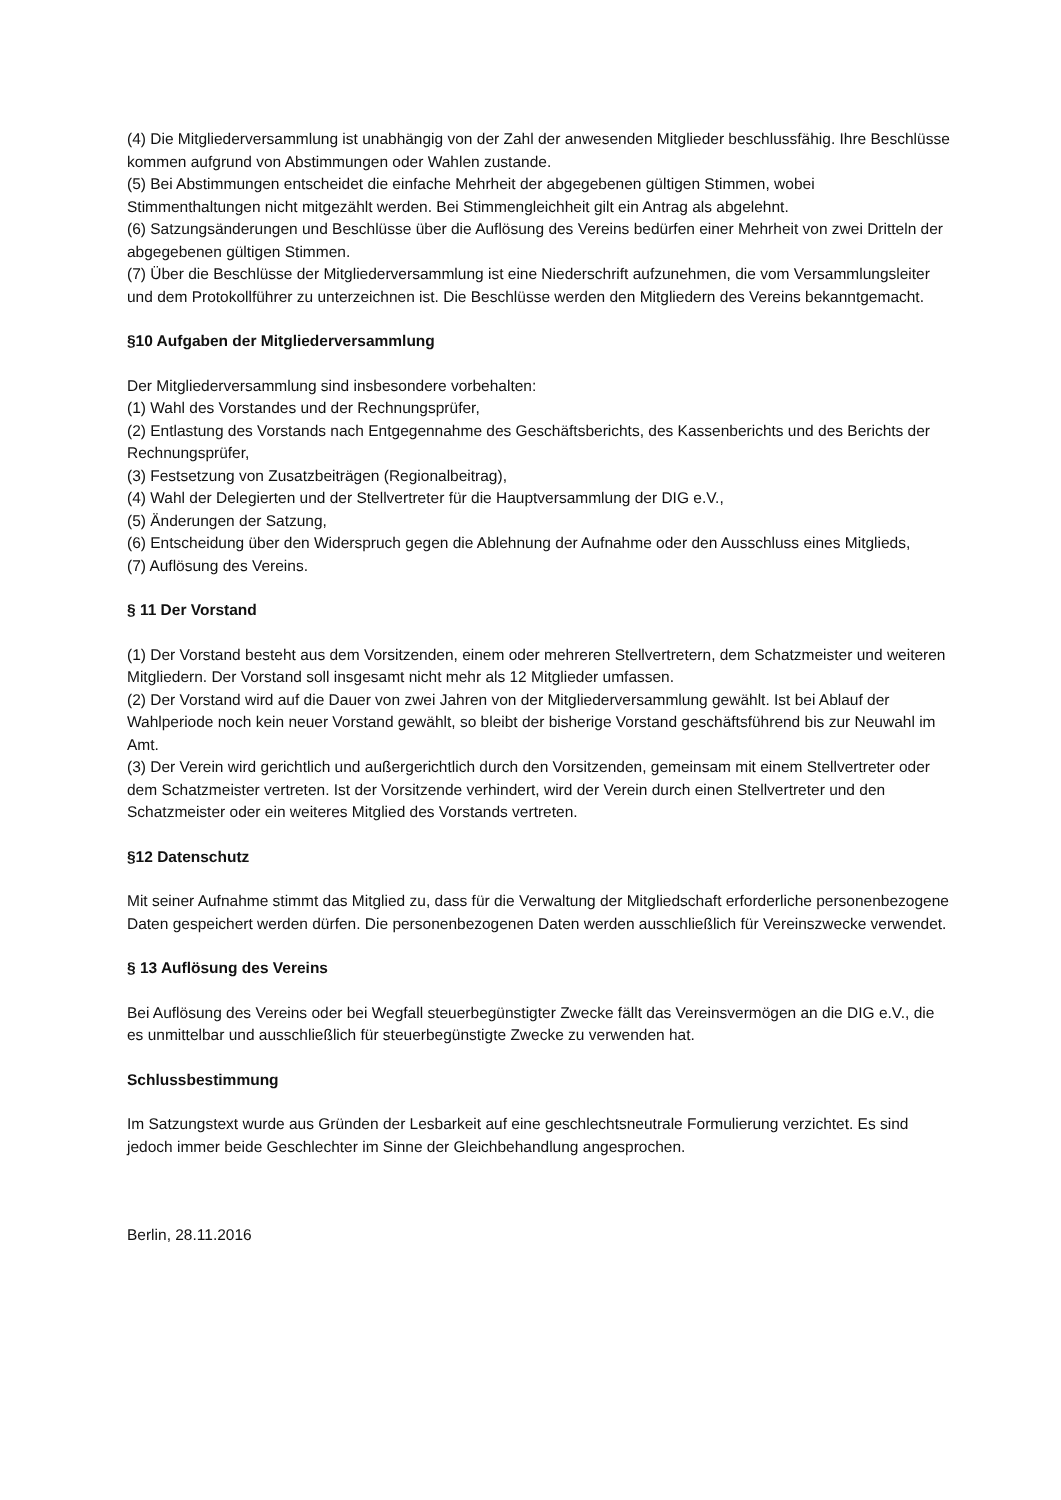(4) Die Mitgliederversammlung ist unabhängig von der Zahl der anwesenden Mitglieder beschlussfähig. Ihre Beschlüsse kommen aufgrund von Abstimmungen oder Wahlen zustande.
(5) Bei Abstimmungen entscheidet die einfache Mehrheit der abgegebenen gültigen Stimmen, wobei Stimmenthaltungen nicht mitgezählt werden. Bei Stimmengleichheit gilt ein Antrag als abgelehnt.
(6) Satzungsänderungen und Beschlüsse über die Auflösung des Vereins bedürfen einer Mehrheit von zwei Dritteln der abgegebenen gültigen Stimmen.
(7) Über die Beschlüsse der Mitgliederversammlung ist eine Niederschrift aufzunehmen, die vom Versammlungsleiter und dem Protokollführer zu unterzeichnen ist. Die Beschlüsse werden den Mitgliedern des Vereins bekanntgemacht.
§10 Aufgaben der Mitgliederversammlung
Der Mitgliederversammlung sind insbesondere vorbehalten:
(1) Wahl des Vorstandes und der Rechnungsprüfer,
(2) Entlastung des Vorstands nach Entgegennahme des Geschäftsberichts, des Kassenberichts und des Berichts der Rechnungsprüfer,
(3) Festsetzung von Zusatzbeiträgen (Regionalbeitrag),
(4) Wahl der Delegierten und der Stellvertreter für die Hauptversammlung der DIG e.V.,
(5) Änderungen der Satzung,
(6) Entscheidung über den Widerspruch gegen die Ablehnung der Aufnahme oder den Ausschluss eines Mitglieds,
(7) Auflösung des Vereins.
§ 11 Der Vorstand
(1) Der Vorstand besteht aus dem Vorsitzenden, einem oder mehreren Stellvertretern, dem Schatzmeister und weiteren Mitgliedern. Der Vorstand soll insgesamt nicht mehr als 12 Mitglieder umfassen.
(2) Der Vorstand wird auf die Dauer von zwei Jahren von der Mitgliederversammlung gewählt. Ist bei Ablauf der Wahlperiode noch kein neuer Vorstand gewählt, so bleibt der bisherige Vorstand geschäftsführend bis zur Neuwahl im Amt.
(3) Der Verein wird gerichtlich und außergerichtlich durch den Vorsitzenden, gemeinsam mit einem Stellvertreter oder dem Schatzmeister vertreten. Ist der Vorsitzende verhindert, wird der Verein durch einen Stellvertreter und den Schatzmeister oder ein weiteres Mitglied des Vorstands vertreten.
§12 Datenschutz
Mit seiner Aufnahme stimmt das Mitglied zu, dass für die Verwaltung der Mitgliedschaft erforderliche personenbezogene Daten gespeichert werden dürfen. Die personenbezogenen Daten werden ausschließlich für Vereinszwecke verwendet.
§ 13 Auflösung des Vereins
Bei Auflösung des Vereins oder bei Wegfall steuerbegünstigter Zwecke fällt das Vereinsvermögen an die DIG e.V., die es unmittelbar und ausschließlich für steuerbegünstigte Zwecke zu verwenden hat.
Schlussbestimmung
Im Satzungstext wurde aus Gründen der Lesbarkeit auf eine geschlechtsneutrale Formulierung verzichtet. Es sind jedoch immer beide Geschlechter im Sinne der Gleichbehandlung angesprochen.
Berlin, 28.11.2016